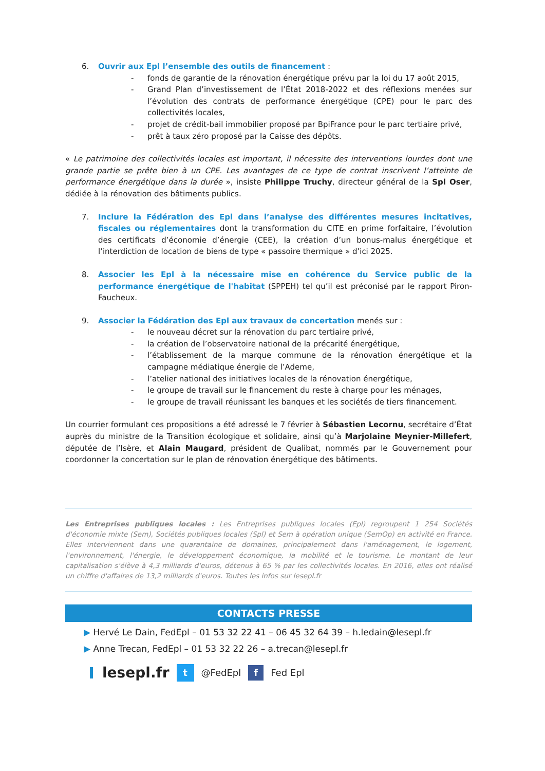6. Ouvrir aux Epl l’ensemble des outils de financement :
- fonds de garantie de la rénovation énergétique prévu par la loi du 17 août 2015,
- Grand Plan d’investissement de l’État 2018-2022 et des réflexions menées sur l’évolution des contrats de performance énergétique (CPE) pour le parc des collectivités locales,
- projet de crédit-bail immobilier proposé par BpiFrance pour le parc tertiaire privé,
- prêt à taux zéro proposé par la Caisse des dépôts.
« Le patrimoine des collectivités locales est important, il nécessite des interventions lourdes dont une grande partie se prête bien à un CPE. Les avantages de ce type de contrat inscrivent l’atteinte de performance énergétique dans la durée », insiste Philippe Truchy, directeur général de la Spl Oser, dédiée à la rénovation des bâtiments publics.
7. Inclure la Fédération des Epl dans l’analyse des différentes mesures incitatives, fiscales ou réglementaires dont la transformation du CITE en prime forfaitaire, l’évolution des certificats d’économie d’énergie (CEE), la création d’un bonus-malus énergétique et l’interdiction de location de biens de type « passoire thermique » d’ici 2025.
8. Associer les Epl à la nécessaire mise en cohérence du Service public de la performance énergétique de l'habitat (SPPEH) tel qu’il est préconisé par le rapport Piron-Faucheux.
9. Associer la Fédération des Epl aux travaux de concertation menés sur :
- le nouveau décret sur la rénovation du parc tertiaire privé,
- la création de l’observatoire national de la précarité énergétique,
- l’établissement de la marque commune de la rénovation énergétique et la campagne médiatique énergie de l’Ademe,
- l’atelier national des initiatives locales de la rénovation énergétique,
- le groupe de travail sur le financement du reste à charge pour les ménages,
- le groupe de travail réunissant les banques et les sociétés de tiers financement.
Un courrier formulant ces propositions a été adressé le 7 février à Sébastien Lecornu, secrétaire d’État auprès du ministre de la Transition écologique et solidaire, ainsi qu’à Marjolaine Meynier-Millefert, députée de l’Isère, et Alain Maugard, président de Qualibat, nommés par le Gouvernement pour coordonner la concertation sur le plan de rénovation énergétique des bâtiments.
Les Entreprises publiques locales : Les Entreprises publiques locales (Epl) regroupent 1 254 Sociétés d'économie mixte (Sem), Sociétés publiques locales (Spl) et Sem à opération unique (SemOp) en activité en France. Elles interviennent dans une quarantaine de domaines, principalement dans l'aménagement, le logement, l'environnement, l'énergie, le développement économique, la mobilité et le tourisme. Le montant de leur capitalisation s'élève à 4,3 milliards d'euros, détenus à 65 % par les collectivités locales. En 2016, elles ont réalisé un chiffre d'affaires de 13,2 milliards d'euros. Toutes les infos sur lesepl.fr
CONTACTS PRESSE
▶ Hervé Le Dain, FedEpl – 01 53 32 22 41 – 06 45 32 64 39 – h.ledain@lesepl.fr
▶ Anne Trecan, FedEpl – 01 53 32 22 26 – a.trecan@lesepl.fr
lesepl.fr t @FedEpl f Fed Epl